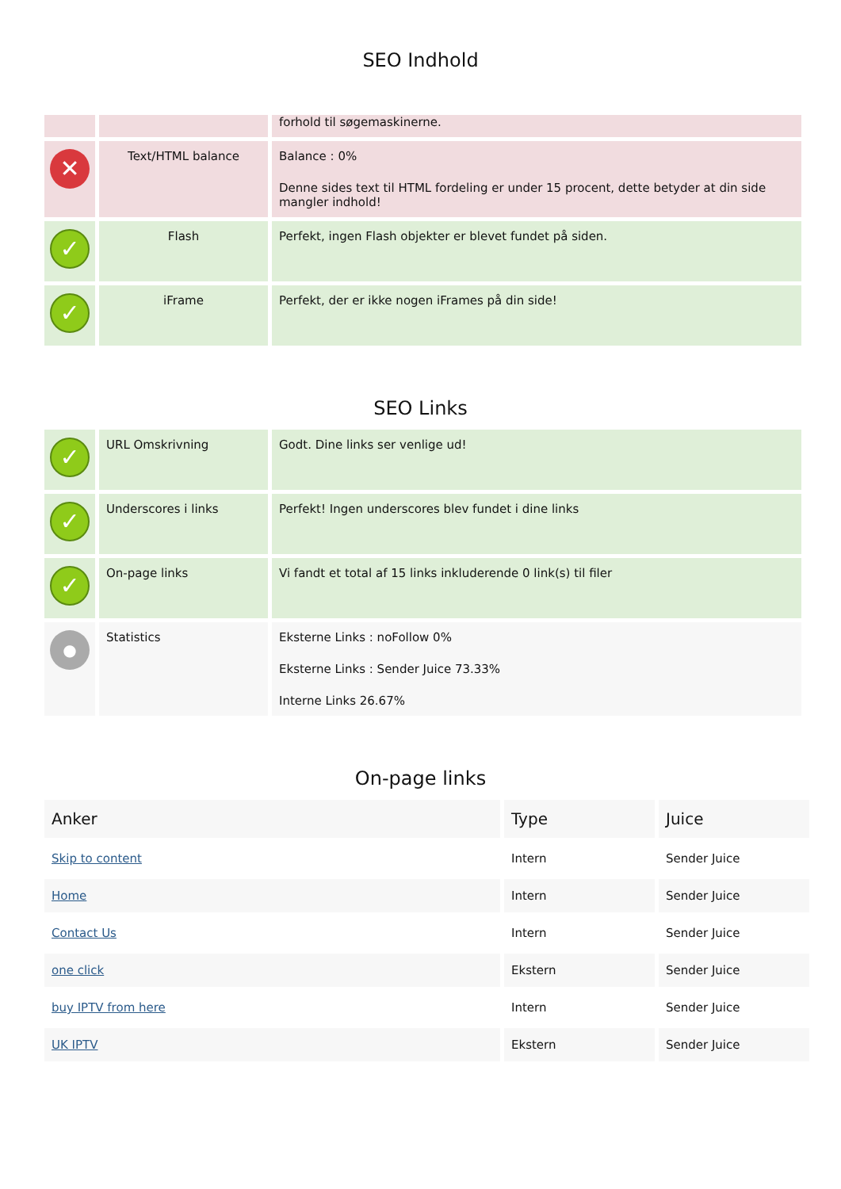SEO Indhold
| | | forhold til søgemaskinerne. |
| ✕ | Text/HTML balance | Balance : 0% Denne sides text til HTML fordeling er under 15 procent, dette betyder at din side mangler indhold! |
| ✓ | Flash | Perfekt, ingen Flash objekter er blevet fundet på siden. |
| ✓ | iFrame | Perfekt, der er ikke nogen iFrames på din side! |
SEO Links
| ✓ | URL Omskrivning | Godt. Dine links ser venlige ud! |
| ✓ | Underscores i links | Perfekt! Ingen underscores blev fundet i dine links |
| ✓ | On-page links | Vi fandt et total af 15 links inkluderende 0 link(s) til filer |
| ● | Statistics | Eksterne Links : noFollow 0% Eksterne Links : Sender Juice 73.33% Interne Links 26.67% |
On-page links
| Anker | Type | Juice |
| --- | --- | --- |
| Skip to content | Intern | Sender Juice |
| Home | Intern | Sender Juice |
| Contact Us | Intern | Sender Juice |
| one click | Ekstern | Sender Juice |
| buy IPTV from here | Intern | Sender Juice |
| UK IPTV | Ekstern | Sender Juice |